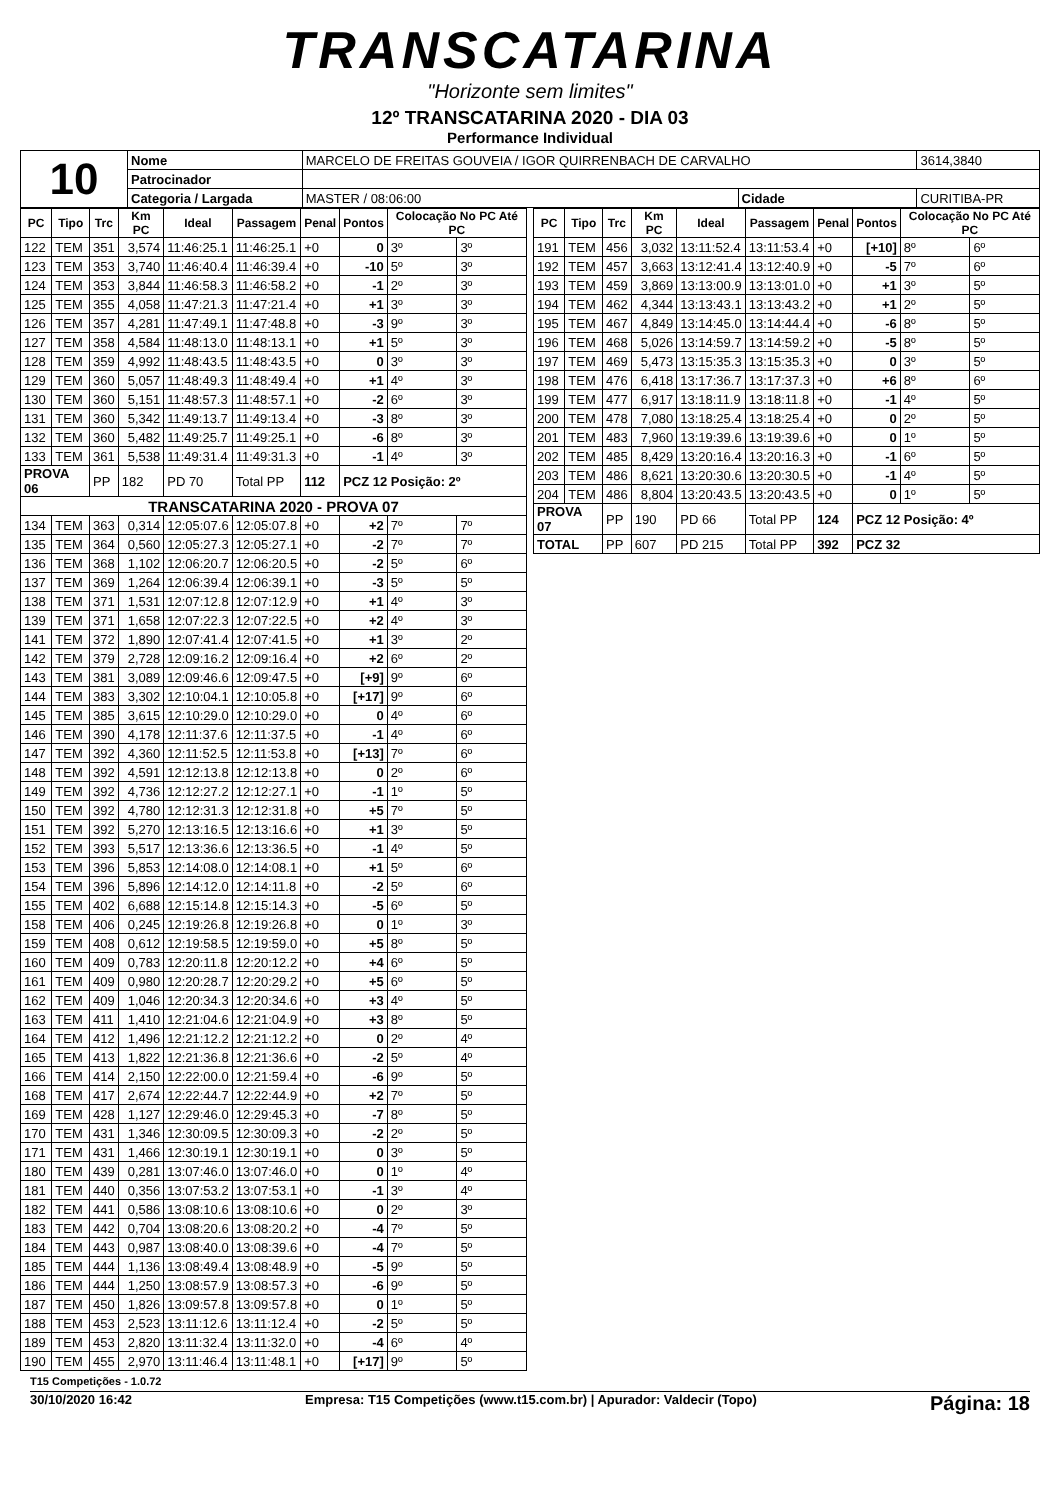TRANSCATARINA
"Horizonte sem limites"
12º TRANSCATARINA 2020 - DIA 03
Performance Individual
| 10 | Nome | MARCELO DE FREITAS GOUVEIA / IGOR QUIRRENBACH DE CARVALHO | | | 3614,3840 |
| | Patrocinador | | | | |
| | Categoria / Largada | MASTER / 08:06:00 | Cidade | CURITIBA-PR | |
| PC | Tipo | Trc | Km PC | Ideal | Passagem | Penal | Pontos | Colocação No PC Até PC | |
| --- | --- | --- | --- | --- | --- | --- | --- | --- | --- |
| 122 | TEM | 351 | 3,574 | 11:46:25.1 | 11:46:25.1 | +0 | 0 | 3º | 3º |
| 123 | TEM | 353 | 3,740 | 11:46:40.4 | 11:46:39.4 | +0 | -10 | 5º | 3º |
| 124 | TEM | 353 | 3,844 | 11:46:58.3 | 11:46:58.2 | +0 | -1 | 2º | 3º |
| 125 | TEM | 355 | 4,058 | 11:47:21.3 | 11:47:21.4 | +0 | +1 | 3º | 3º |
| 126 | TEM | 357 | 4,281 | 11:47:49.1 | 11:47:48.8 | +0 | -3 | 9º | 3º |
| 127 | TEM | 358 | 4,584 | 11:48:13.0 | 11:48:13.1 | +0 | +1 | 5º | 3º |
| 128 | TEM | 359 | 4,992 | 11:48:43.5 | 11:48:43.5 | +0 | 0 | 3º | 3º |
| 129 | TEM | 360 | 5,057 | 11:48:49.3 | 11:48:49.4 | +0 | +1 | 4º | 3º |
| 130 | TEM | 360 | 5,151 | 11:48:57.3 | 11:48:57.1 | +0 | -2 | 6º | 3º |
| 131 | TEM | 360 | 5,342 | 11:49:13.7 | 11:49:13.4 | +0 | -3 | 8º | 3º |
| 132 | TEM | 360 | 5,482 | 11:49:25.7 | 11:49:25.1 | +0 | -6 | 8º | 3º |
| 133 | TEM | 361 | 5,538 | 11:49:31.4 | 11:49:31.3 | +0 | -1 | 4º | 3º |
| PROVA 06 | | PP | 182 | PD 70 | Total PP | 112 | PCZ 12 Posição: 2º | | |
| TRANSCATARINA 2020 - PROVA 07 | | | | | | | | | |
| 134 | TEM | 363 | 0,314 | 12:05:07.6 | 12:05:07.8 | +0 | +2 | 7º | 7º |
| 135 | TEM | 364 | 0,560 | 12:05:27.3 | 12:05:27.1 | +0 | -2 | 7º | 7º |
| 136 | TEM | 368 | 1,102 | 12:06:20.7 | 12:06:20.5 | +0 | -2 | 5º | 6º |
| 137 | TEM | 369 | 1,264 | 12:06:39.4 | 12:06:39.1 | +0 | -3 | 5º | 5º |
| 138 | TEM | 371 | 1,531 | 12:07:12.8 | 12:07:12.9 | +0 | +1 | 4º | 3º |
| 139 | TEM | 371 | 1,658 | 12:07:22.3 | 12:07:22.5 | +0 | +2 | 4º | 3º |
| 141 | TEM | 372 | 1,890 | 12:07:41.4 | 12:07:41.5 | +0 | +1 | 3º | 2º |
| 142 | TEM | 379 | 2,728 | 12:09:16.2 | 12:09:16.4 | +0 | +2 | 6º | 2º |
| 143 | TEM | 381 | 3,089 | 12:09:46.6 | 12:09:47.5 | +0 | [+9] | 9º | 6º |
| 144 | TEM | 383 | 3,302 | 12:10:04.1 | 12:10:05.8 | +0 | [+17] | 9º | 6º |
| 145 | TEM | 385 | 3,615 | 12:10:29.0 | 12:10:29.0 | +0 | 0 | 4º | 6º |
| 146 | TEM | 390 | 4,178 | 12:11:37.6 | 12:11:37.5 | +0 | -1 | 4º | 6º |
| 147 | TEM | 392 | 4,360 | 12:11:52.5 | 12:11:53.8 | +0 | [+13] | 7º | 6º |
| 148 | TEM | 392 | 4,591 | 12:12:13.8 | 12:12:13.8 | +0 | 0 | 2º | 6º |
| 149 | TEM | 392 | 4,736 | 12:12:27.2 | 12:12:27.1 | +0 | -1 | 1º | 5º |
| 150 | TEM | 392 | 4,780 | 12:12:31.3 | 12:12:31.8 | +0 | +5 | 7º | 5º |
| 151 | TEM | 392 | 5,270 | 12:13:16.5 | 12:13:16.6 | +0 | +1 | 3º | 5º |
| 152 | TEM | 393 | 5,517 | 12:13:36.6 | 12:13:36.5 | +0 | -1 | 4º | 5º |
| 153 | TEM | 396 | 5,853 | 12:14:08.0 | 12:14:08.1 | +0 | +1 | 5º | 6º |
| 154 | TEM | 396 | 5,896 | 12:14:12.0 | 12:14:11.8 | +0 | -2 | 5º | 6º |
| 155 | TEM | 402 | 6,688 | 12:15:14.8 | 12:15:14.3 | +0 | -5 | 6º | 5º |
| 158 | TEM | 406 | 0,245 | 12:19:26.8 | 12:19:26.8 | +0 | 0 | 1º | 3º |
| 159 | TEM | 408 | 0,612 | 12:19:58.5 | 12:19:59.0 | +0 | +5 | 8º | 5º |
| 160 | TEM | 409 | 0,783 | 12:20:11.8 | 12:20:12.2 | +0 | +4 | 6º | 5º |
| 161 | TEM | 409 | 0,980 | 12:20:28.7 | 12:20:29.2 | +0 | +5 | 6º | 5º |
| 162 | TEM | 409 | 1,046 | 12:20:34.3 | 12:20:34.6 | +0 | +3 | 4º | 5º |
| 163 | TEM | 411 | 1,410 | 12:21:04.6 | 12:21:04.9 | +0 | +3 | 8º | 5º |
| 164 | TEM | 412 | 1,496 | 12:21:12.2 | 12:21:12.2 | +0 | 0 | 2º | 4º |
| 165 | TEM | 413 | 1,822 | 12:21:36.8 | 12:21:36.6 | +0 | -2 | 5º | 4º |
| 166 | TEM | 414 | 2,150 | 12:22:00.0 | 12:21:59.4 | +0 | -6 | 9º | 5º |
| 168 | TEM | 417 | 2,674 | 12:22:44.7 | 12:22:44.9 | +0 | +2 | 7º | 5º |
| 169 | TEM | 428 | 1,127 | 12:29:46.0 | 12:29:45.3 | +0 | -7 | 8º | 5º |
| 170 | TEM | 431 | 1,346 | 12:30:09.5 | 12:30:09.3 | +0 | -2 | 2º | 5º |
| 171 | TEM | 431 | 1,466 | 12:30:19.1 | 12:30:19.1 | +0 | 0 | 3º | 5º |
| 180 | TEM | 439 | 0,281 | 13:07:46.0 | 13:07:46.0 | +0 | 0 | 1º | 4º |
| 181 | TEM | 440 | 0,356 | 13:07:53.2 | 13:07:53.1 | +0 | -1 | 3º | 4º |
| 182 | TEM | 441 | 0,586 | 13:08:10.6 | 13:08:10.6 | +0 | 0 | 2º | 3º |
| 183 | TEM | 442 | 0,704 | 13:08:20.6 | 13:08:20.2 | +0 | -4 | 7º | 5º |
| 184 | TEM | 443 | 0,987 | 13:08:40.0 | 13:08:39.6 | +0 | -4 | 7º | 5º |
| 185 | TEM | 444 | 1,136 | 13:08:49.4 | 13:08:48.9 | +0 | -5 | 9º | 5º |
| 186 | TEM | 444 | 1,250 | 13:08:57.9 | 13:08:57.3 | +0 | -6 | 9º | 5º |
| 187 | TEM | 450 | 1,826 | 13:09:57.8 | 13:09:57.8 | +0 | 0 | 1º | 5º |
| 188 | TEM | 453 | 2,523 | 13:11:12.6 | 13:11:12.4 | +0 | -2 | 5º | 5º |
| 189 | TEM | 453 | 2,820 | 13:11:32.4 | 13:11:32.0 | +0 | -4 | 6º | 4º |
| 190 | TEM | 455 | 2,970 | 13:11:46.4 | 13:11:48.1 | +0 | [+17] | 9º | 5º |
| PC | Tipo | Trc | Km PC | Ideal | Passagem | Penal | Pontos | Colocação No PC Até PC | |
| --- | --- | --- | --- | --- | --- | --- | --- | --- | --- |
| 191 | TEM | 456 | 3,032 | 13:11:52.4 | 13:11:53.4 | +0 | [+10] | 8º | 6º |
| 192 | TEM | 457 | 3,663 | 13:12:41.4 | 13:12:40.9 | +0 | -5 | 7º | 6º |
| 193 | TEM | 459 | 3,869 | 13:13:00.9 | 13:13:01.0 | +0 | +1 | 3º | 5º |
| 194 | TEM | 462 | 4,344 | 13:13:43.1 | 13:13:43.2 | +0 | +1 | 2º | 5º |
| 195 | TEM | 467 | 4,849 | 13:14:45.0 | 13:14:44.4 | +0 | -6 | 8º | 5º |
| 196 | TEM | 468 | 5,026 | 13:14:59.7 | 13:14:59.2 | +0 | -5 | 8º | 5º |
| 197 | TEM | 469 | 5,473 | 13:15:35.3 | 13:15:35.3 | +0 | 0 | 3º | 5º |
| 198 | TEM | 476 | 6,418 | 13:17:36.7 | 13:17:37.3 | +0 | +6 | 8º | 6º |
| 199 | TEM | 477 | 6,917 | 13:18:11.9 | 13:18:11.8 | +0 | -1 | 4º | 5º |
| 200 | TEM | 478 | 7,080 | 13:18:25.4 | 13:18:25.4 | +0 | 0 | 2º | 5º |
| 201 | TEM | 483 | 7,960 | 13:19:39.6 | 13:19:39.6 | +0 | 0 | 1º | 5º |
| 202 | TEM | 485 | 8,429 | 13:20:16.4 | 13:20:16.3 | +0 | -1 | 6º | 5º |
| 203 | TEM | 486 | 8,621 | 13:20:30.6 | 13:20:30.5 | +0 | -1 | 4º | 5º |
| 204 | TEM | 486 | 8,804 | 13:20:43.5 | 13:20:43.5 | +0 | 0 | 1º | 5º |
| PROVA 07 | | PP | 190 | PD 66 | Total PP | 124 | PCZ 12 Posição: 4º | | |
| TOTAL | | PP | 607 | PD 215 | Total PP | 392 | PCZ 32 | | |
T15 Competições - 1.0.72
30/10/2020 16:42 Empresa: T15 Competições (www.t15.com.br) | Apurador: Valdecir (Topo) Página: 18